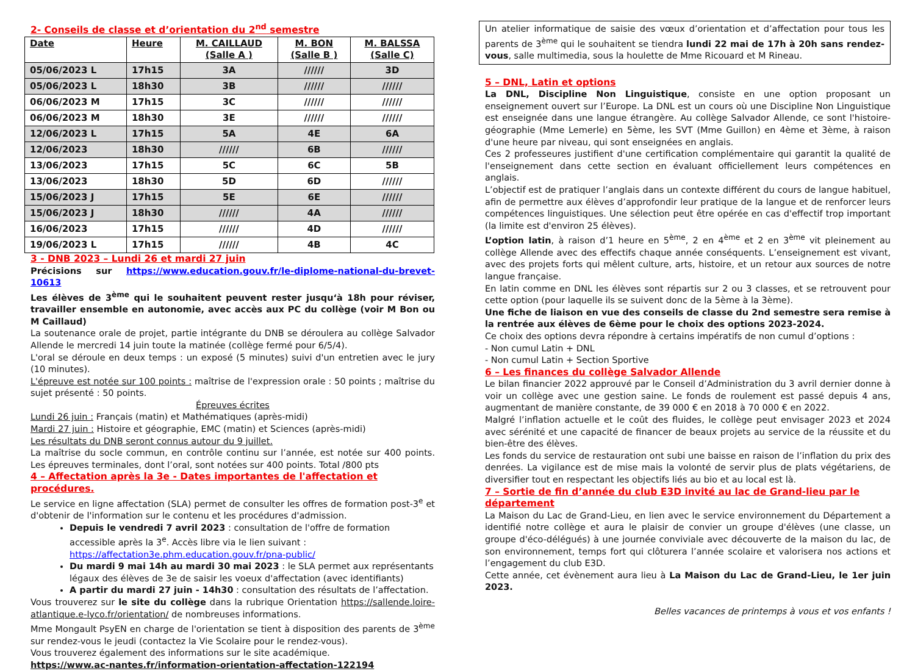2- Conseils de classe et d’orientation du 2<sup>nd</sup> semestre
| Date | Heure | M. CAILLAUD (Salle A ) | M. BON (Salle B ) | M. BALSSA (Salle C) |
| --- | --- | --- | --- | --- |
| 05/06/2023 L | 17h15 | 3A | ////// | 3D |
| 05/06/2023 L | 18h30 | 3B | ////// | ////// |
| 06/06/2023 M | 17h15 | 3C | ////// | ////// |
| 06/06/2023 M | 18h30 | 3E | ////// | ////// |
| 12/06/2023 L | 17h15 | 5A | 4E | 6A |
| 12/06/2023 | 18h30 | ////// | 6B | ////// |
| 13/06/2023 | 17h15 | 5C | 6C | 5B |
| 13/06/2023 | 18h30 | 5D | 6D | ////// |
| 15/06/2023 J | 17h15 | 5E | 6E | ////// |
| 15/06/2023 J | 18h30 | ////// | 4A | ////// |
| 16/06/2023 | 17h15 | ////// | 4D | ////// |
| 19/06/2023 L | 17h15 | ////// | 4B | 4C |
3 - DNB 2023 – Lundi 26 et mardi 27 juin
Précisions sur https://www.education.gouv.fr/le-diplome-national-du-brevet-10613
Les élèves de 3<sup>ème</sup> qui le souhaitent peuvent rester jusqu‘à 18h pour réviser, travailler ensemble en autonomie, avec accès aux PC du collège (voir M Bon ou M Caillaud)
La soutenance orale de projet, partie intégrante du DNB se déroulera au collège Salvador Allende le mercredi 14 juin toute la matinée (collège fermé pour 6/5/4).
L'oral se déroule en deux temps : un exposé (5 minutes) suivi d'un entretien avec le jury (10 minutes).
L'épreuve est notée sur 100 points : maîtrise de l'expression orale : 50 points ; maîtrise du sujet présenté : 50 points.
Épreuves écrites
Lundi 26 juin : Français (matin) et Mathématiques (après-midi)
Mardi 27 juin : Histoire et géographie, EMC (matin) et Sciences (après-midi)
Les résultats du DNB seront connus autour du 9 juillet.
La maîtrise du socle commun, en contrôle continu sur l’année, est notée sur 400 points. Les épreuves terminales, dont l’oral, sont notées sur 400 points. Total /800 pts
4 – Affectation après la 3e - Dates importantes de l'affectation et procédures.
Le service en ligne affectation (SLA) permet de consulter les offres de formation post-3<sup>e</sup> et d'obtenir de l'information sur le contenu et les procédures d'admission.
Depuis le vendredi 7 avril 2023 : consultation de l'offre de formation accessible après la 3<sup>e</sup>. Accès libre via le lien suivant : https://affectation3e.phm.education.gouv.fr/pna-public/
Du mardi 9 mai 14h au mardi 30 mai 2023 : le SLA permet aux représentants légaux des élèves de 3e de saisir les voeux d'affectation (avec identifiants)
A partir du mardi 27 juin - 14h30 : consultation des résultats de l’affectation.
Vous trouverez sur le site du collège dans la rubrique Orientation https://sallende.loire-atlantique.e-lyco.fr/orientation/ de nombreuses informations.
Mme Mongault PsyEN en charge de l'orientation se tient à disposition des parents de 3<sup>ème</sup> sur rendez-vous le jeudi (contactez la Vie Scolaire pour le rendez-vous).
Vous trouverez également des informations sur le site académique.
https://www.ac-nantes.fr/information-orientation-affectation-122194
Un atelier informatique de saisie des vœux d’orientation et d’affectation pour tous les parents de 3<sup>ème</sup> qui le souhaitent se tiendra lundi 22 mai de 17h à 20h sans rendez-vous, salle multimedia, sous la houlette de Mme Ricouard et M Rineau.
5 – DNL, Latin et options
La DNL, Discipline Non Linguistique, consiste en une option proposant un enseignement ouvert sur l’Europe. La DNL est un cours où une Discipline Non Linguistique est enseignée dans une langue étrangère. Au collège Salvador Allende, ce sont l'histoire-géographie (Mme Lemerle) en 5ème, les SVT (Mme Guillon) en 4ème et 3ème, à raison d'une heure par niveau, qui sont enseignées en anglais.
Ces 2 professeures justifient d'une certification complémentaire qui garantit la qualité de l'enseignement dans cette section en évaluant officiellement leurs compétences en anglais.
L’objectif est de pratiquer l’anglais dans un contexte différent du cours de langue habituel, afin de permettre aux élèves d’approfondir leur pratique de la langue et de renforcer leurs compétences linguistiques. Une sélection peut être opérée en cas d'effectif trop important (la limite est d'environ 25 élèves).
L’option latin, à raison d’1 heure en 5<sup>ème</sup>, 2 en 4<sup>ème</sup> et 2 en 3<sup>ème</sup> vit pleinement au collège Allende avec des effectifs chaque année conséquents. L’enseignement est vivant, avec des projets forts qui mêlent culture, arts, histoire, et un retour aux sources de notre langue française.
En latin comme en DNL les élèves sont répartis sur 2 ou 3 classes, et se retrouvent pour cette option (pour laquelle ils se suivent donc de la 5ème à la 3ème).
Une fiche de liaison en vue des conseils de classe du 2nd semestre sera remise à la rentrée aux élèves de 6ème pour le choix des options 2023-2024.
Ce choix des options devra répondre à certains impératifs de non cumul d’options :
- Non cumul Latin + DNL
- Non cumul Latin + Section Sportive
6 – Les finances du collège Salvador Allende
Le bilan financier 2022 approuvé par le Conseil d’Administration du 3 avril dernier donne à voir un collège avec une gestion saine. Le fonds de roulement est passé depuis 4 ans, augmentant de manière constante, de 39 000 € en 2018 à 70 000 € en 2022.
Malgré l’inflation actuelle et le coût des fluides, le collège peut envisager 2023 et 2024 avec sérénité et une capacité de financer de beaux projets au service de la réussite et du bien-être des élèves.
Les fonds du service de restauration ont subi une baisse en raison de l’inflation du prix des denrées. La vigilance est de mise mais la volonté de servir plus de plats végétariens, de diversifier tout en respectant les objectifs liés au bio et au local est là.
7 – Sortie de fin d’année du club E3D invité au lac de Grand-lieu par le département
La Maison du Lac de Grand-Lieu, en lien avec le service environnement du Département a identifié notre collège et aura le plaisir de convier un groupe d'élèves (une classe, un groupe d'éco-délégués) à une journée conviviale avec découverte de la maison du lac, de son environnement, temps fort qui clôturera l’année scolaire et valorisera nos actions et l’engagement du club E3D.
Cette année, cet évènement aura lieu à La Maison du Lac de Grand-Lieu, le 1er juin 2023.
Belles vacances de printemps à vous et vos enfants !